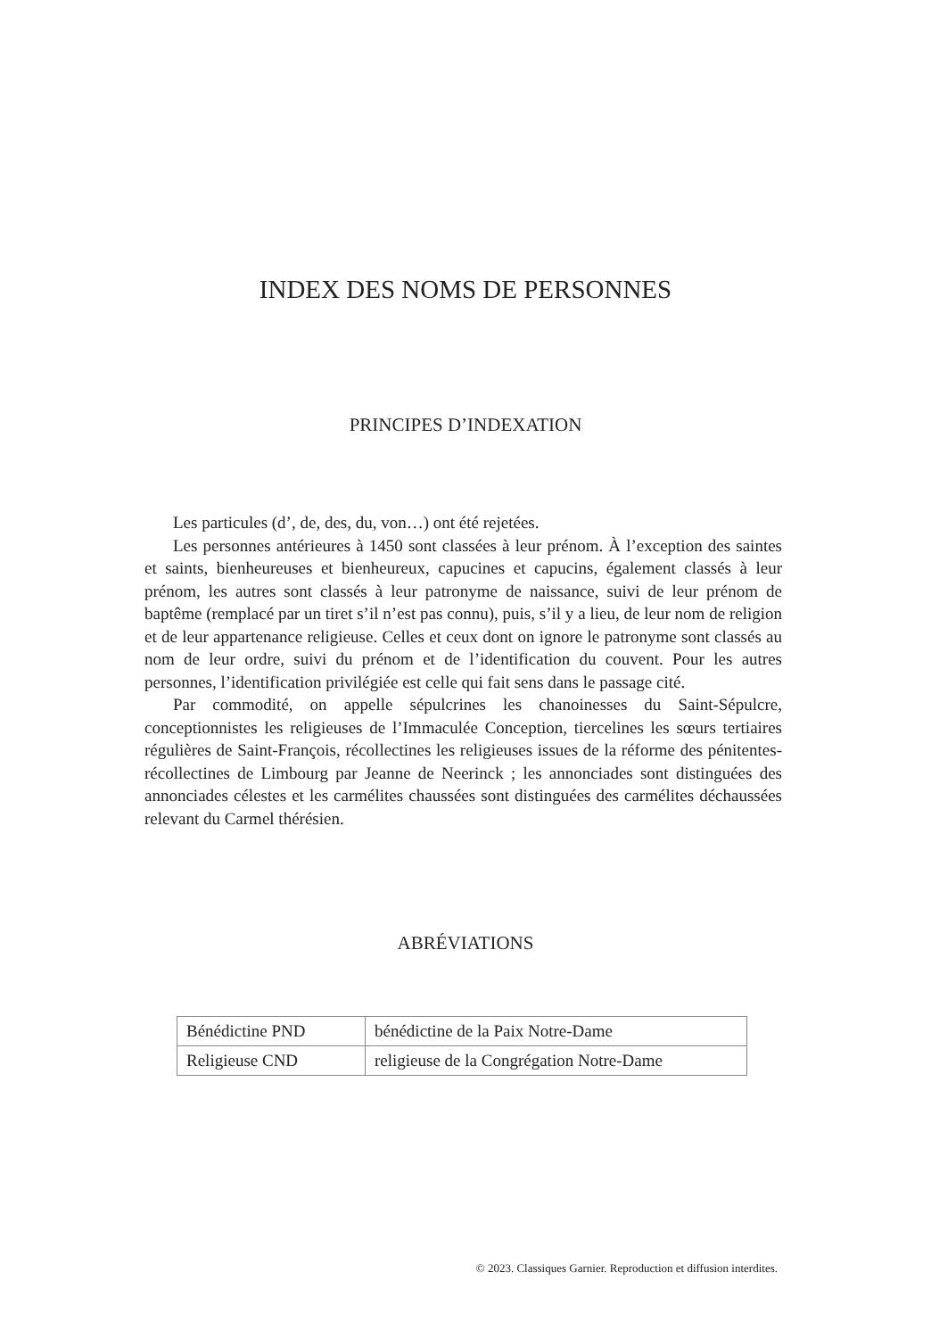INDEX DES NOMS DE PERSONNES
PRINCIPES D’INDEXATION
Les particules (d’, de, des, du, von…) ont été rejetées.
Les personnes antérieures à 1450 sont classées à leur prénom. À l’exception des saintes et saints, bienheureuses et bienheureux, capucines et capucins, également classés à leur prénom, les autres sont classés à leur patronyme de naissance, suivi de leur prénom de baptême (remplacé par un tiret s’il n’est pas connu), puis, s’il y a lieu, de leur nom de religion et de leur appartenance religieuse. Celles et ceux dont on ignore le patronyme sont classés au nom de leur ordre, suivi du prénom et de l’identification du couvent. Pour les autres personnes, l’identification privilégiée est celle qui fait sens dans le passage cité.
Par commodité, on appelle sépulcrines les chanoinesses du Saint-Sépulcre, conceptionnistes les religieuses de l’Immaculée Conception, tiercelines les sœurs tertiaires régulières de Saint-François, récollectines les religieuses issues de la réforme des pénitentes-récollectines de Limbourg par Jeanne de Neerinck ; les annonciades sont distinguées des annonciades célestes et les carmélites chaussées sont distinguées des carmélites déchaussées relevant du Carmel thérésien.
ABRÉVIATIONS
| Bénédictine PND | bénédictine de la Paix Notre-Dame |
| Religieuse CND | religieuse de la Congrégation Notre-Dame |
© 2023. Classiques Garnier. Reproduction et diffusion interdites.